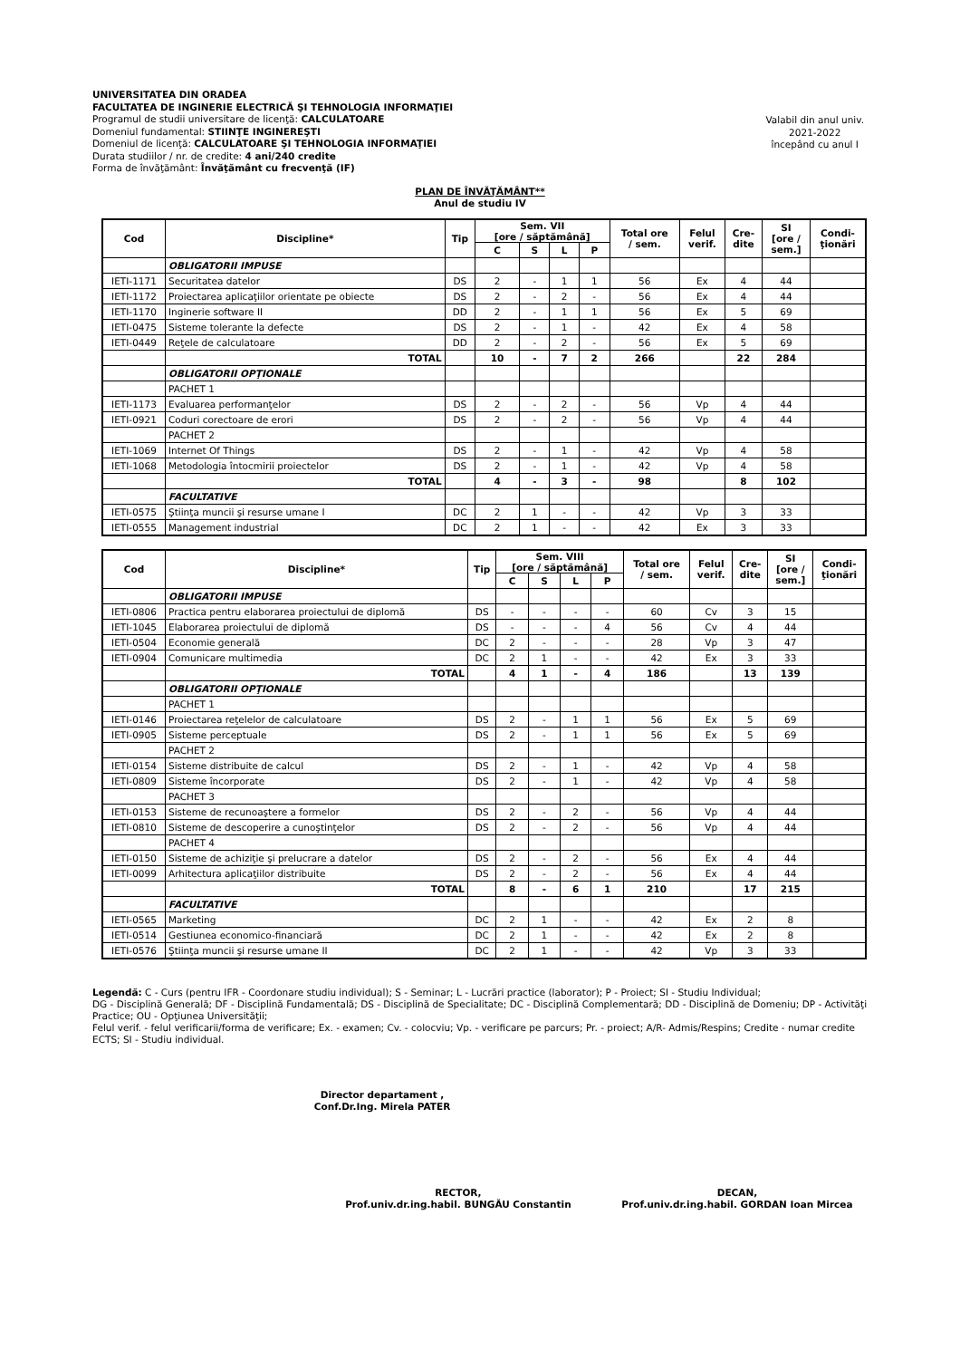UNIVERSITATEA DIN ORADEA
FACULTATEA DE INGINERIE ELECTRICĂ ŞI TEHNOLOGIA INFORMAŢIEI
Programul de studii universitare de licenţă: CALCULATOARE
Domeniul fundamental: STIINŢE INGINEREŞTI
Domeniul de licenţă: CALCULATOARE ŞI TEHNOLOGIA INFORMAŢIEI
Durata studiilor / nr. de credite: 4 ani/240 credite
Forma de învăţământ: Învăţământ cu frecvenţă (IF)
Valabil din anul univ.
2021-2022
începând cu anul I
PLAN DE ÎNVĂŢĂMÂNT**
Anul de studiu IV
| Cod | Discipline* | Tip | Sem. VII [ore / săptămână] | | | | Total ore / sem. | Felul verif. | Cre- dite | SI [ore / sem.] | Condi- ţionări |
| --- | --- | --- | --- | --- | --- | --- | --- | --- | --- | --- | --- |
| | | | C | S | L | P | | | | | |
| | OBLIGATORII IMPUSE | | | | | | | | | | |
| IETI-1171 | Securitatea datelor | DS | 2 | - | 1 | 1 | 56 | Ex | 4 | 44 | |
| IETI-1172 | Proiectarea aplicaţiilor orientate pe obiecte | DS | 2 | - | 2 | - | 56 | Ex | 4 | 44 | |
| IETI-1170 | Inginerie software II | DD | 2 | - | 1 | 1 | 56 | Ex | 5 | 69 | |
| IETI-0475 | Sisteme tolerante la defecte | DS | 2 | - | 1 | - | 42 | Ex | 4 | 58 | |
| IETI-0449 | Reţele de calculatoare | DD | 2 | - | 2 | - | 56 | Ex | 5 | 69 | |
| | TOTAL | | 10 | - | 7 | 2 | 266 | | 22 | 284 | |
| | OBLIGATORII OPŢIONALE | | | | | | | | | | |
| | PACHET 1 | | | | | | | | | | |
| IETI-1173 | Evaluarea performanţelor | DS | 2 | - | 2 | - | 56 | Vp | 4 | 44 | |
| IETI-0921 | Coduri corectoare de erori | DS | 2 | - | 2 | - | 56 | Vp | 4 | 44 | |
| | PACHET 2 | | | | | | | | | | |
| IETI-1069 | Internet Of Things | DS | 2 | - | 1 | - | 42 | Vp | 4 | 58 | |
| IETI-1068 | Metodologia întocmirii proiectelor | DS | 2 | - | 1 | - | 42 | Vp | 4 | 58 | |
| | TOTAL | | 4 | - | 3 | - | 98 | | 8 | 102 | |
| | FACULTATIVE | | | | | | | | | | |
| IETI-0575 | Ştiinţa muncii şi resurse umane I | DC | 2 | 1 | - | - | 42 | Vp | 3 | 33 | |
| IETI-0555 | Management industrial | DC | 2 | 1 | - | - | 42 | Ex | 3 | 33 | |
| Cod | Discipline* | Tip | Sem. VIII [ore / săptămână] | | | | Total ore / sem. | Felul verif. | Cre- dite | SI [ore / sem.] | Condi- ţionări |
| --- | --- | --- | --- | --- | --- | --- | --- | --- | --- | --- | --- |
| | | | C | S | L | P | | | | | |
| | OBLIGATORII IMPUSE | | | | | | | | | | |
| IETI-0806 | Practica pentru elaborarea proiectului de diplomă | DS | - | - | - | - | 60 | Cv | 3 | 15 | |
| IETI-1045 | Elaborarea proiectului de diplomă | DS | - | - | - | 4 | 56 | Cv | 4 | 44 | |
| IETI-0504 | Economie generală | DC | 2 | - | - | - | 28 | Vp | 3 | 47 | |
| IETI-0904 | Comunicare multimedia | DC | 2 | 1 | - | - | 42 | Ex | 3 | 33 | |
| | TOTAL | | 4 | 1 | - | 4 | 186 | | 13 | 139 | |
| | OBLIGATORII OPŢIONALE | | | | | | | | | | |
| | PACHET 1 | | | | | | | | | | |
| IETI-0146 | Proiectarea reţelelor de calculatoare | DS | 2 | - | 1 | 1 | 56 | Ex | 5 | 69 | |
| IETI-0905 | Sisteme perceptuale | DS | 2 | - | 1 | 1 | 56 | Ex | 5 | 69 | |
| | PACHET 2 | | | | | | | | | | |
| IETI-0154 | Sisteme distribuite de calcul | DS | 2 | - | 1 | - | 42 | Vp | 4 | 58 | |
| IETI-0809 | Sisteme încorporate | DS | 2 | - | 1 | - | 42 | Vp | 4 | 58 | |
| | PACHET 3 | | | | | | | | | | |
| IETI-0153 | Sisteme de recunoaştere a formelor | DS | 2 | - | 2 | - | 56 | Vp | 4 | 44 | |
| IETI-0810 | Sisteme de descoperire a cunoştinţelor | DS | 2 | - | 2 | - | 56 | Vp | 4 | 44 | |
| | PACHET 4 | | | | | | | | | | |
| IETI-0150 | Sisteme de achiziţie şi prelucrare a datelor | DS | 2 | - | 2 | - | 56 | Ex | 4 | 44 | |
| IETI-0099 | Arhitectura aplicaţiilor distribuite | DS | 2 | - | 2 | - | 56 | Ex | 4 | 44 | |
| | TOTAL | | 8 | - | 6 | 1 | 210 | | 17 | 215 | |
| | FACULTATIVE | | | | | | | | | | |
| IETI-0565 | Marketing | DC | 2 | 1 | - | - | 42 | Ex | 2 | 8 | |
| IETI-0514 | Gestiunea economico-financiară | DC | 2 | 1 | - | - | 42 | Ex | 2 | 8 | |
| IETI-0576 | Ştiinţa muncii şi resurse umane II | DC | 2 | 1 | - | - | 42 | Vp | 3 | 33 | |
Legendă: C - Curs (pentru IFR - Coordonare studiu individual); S - Seminar; L - Lucrări practice (laborator); P - Proiect; SI - Studiu Individual;
DG - Disciplină Generală; DF - Disciplină Fundamentală; DS - Disciplină de Specialitate; DC - Disciplină Complementară; DD - Disciplină de Domeniu; DP - Activităţi Practice; OU - Opţiunea Universităţii;
Felul verif. - felul verificarii/forma de verificare; Ex. - examen; Cv. - colocviu; Vp. - verificare pe parcurs; Pr. - proiect; A/R- Admis/Respins; Credite - numar credite ECTS; SI - Studiu individual.
Director departament ,
Conf.Dr.Ing. Mirela PATER
RECTOR,
Prof.univ.dr.ing.habil. BUNGĂU Constantin
DECAN,
Prof.univ.dr.ing.habil. GORDAN Ioan Mircea